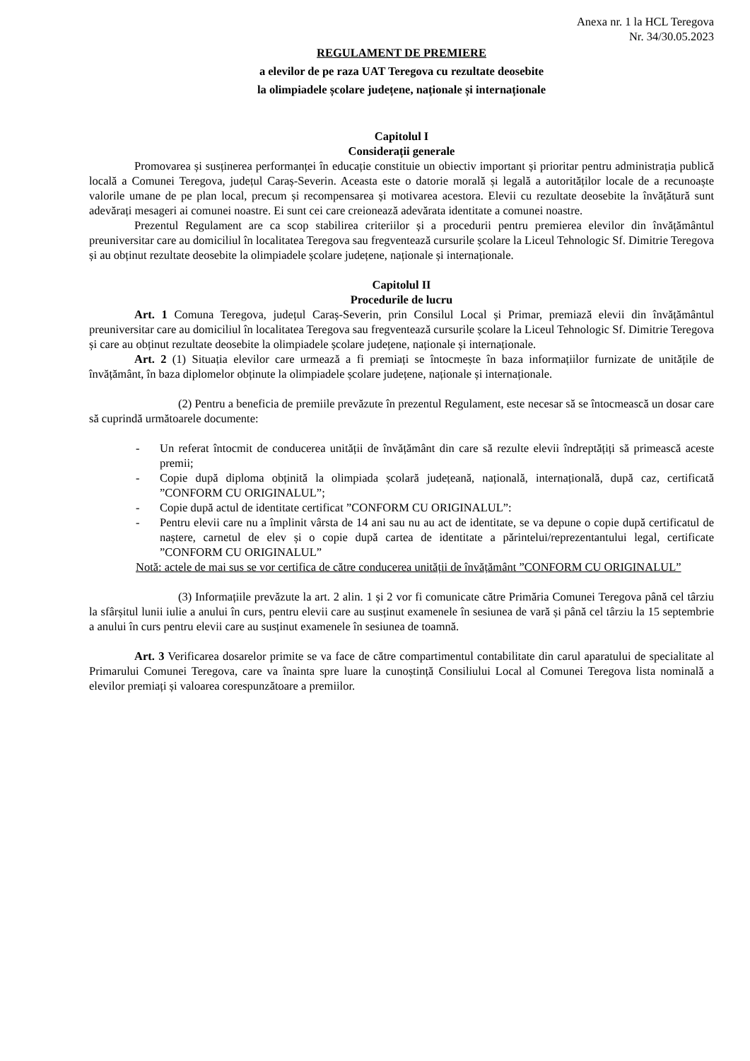Anexa nr. 1 la HCL Teregova
Nr. 34/30.05.2023
REGULAMENT DE PREMIERE
a elevilor de pe raza UAT Teregova cu rezultate deosebite
la olimpiadele școlare județene, naționale și internaționale
Capitolul I
Considerații generale
Promovarea și susținerea performanței în educație constituie un obiectiv important și prioritar pentru administrația publică locală a Comunei Teregova, județul Caraș-Severin. Aceasta este o datorie morală și legală a autorităților locale de a recunoaște valorile umane de pe plan local, precum și recompensarea și motivarea acestora. Elevii cu rezultate deosebite la învățătură sunt adevărați mesageri ai comunei noastre. Ei sunt cei care creionează adevărata identitate a comunei noastre.
Prezentul Regulament are ca scop stabilirea criteriilor și a procedurii pentru premierea elevilor din învățământul preuniversitar care au domiciliul în localitatea Teregova sau fregventează cursurile școlare la Liceul Tehnologic Sf. Dimitrie Teregova și au obținut rezultate deosebite la olimpiadele școlare județene, naționale și internaționale.
Capitolul II
Procedurile de lucru
Art. 1 Comuna Teregova, județul Caraș-Severin, prin Consilul Local și Primar, premiază elevii din învățământul preuniversitar care au domiciliul în localitatea Teregova sau fregventează cursurile școlare la Liceul Tehnologic Sf. Dimitrie Teregova și care au obținut rezultate deosebite la olimpiadele școlare județene, naționale și internaționale.
Art. 2 (1) Situația elevilor care urmează a fi premiați se întocmește în baza informațiilor furnizate de unitățile de învățământ, în baza diplomelor obținute la olimpiadele școlare județene, naționale și internaționale.
(2) Pentru a beneficia de premiile prevăzute în prezentul Regulament, este necesar să se întocmească un dosar care să cuprindă următoarele documente:
- Un referat întocmit de conducerea unității de învățământ din care să rezulte elevii îndreptățiți să primească aceste premii;
- Copie după diploma obținită la olimpiada școlară județeană, națională, internațională, după caz, certificată ”CONFORM CU ORIGINALUL”;
- Copie după actul de identitate certificat ”CONFORM CU ORIGINALUL”:
- Pentru elevii care nu a împlinit vârsta de 14 ani sau nu au act de identitate, se va depune o copie după certificatul de naștere, carnetul de elev și o copie după cartea de identitate a părintelui/reprezentantului legal, certificate ”CONFORM CU ORIGINALUL”
Notă: actele de mai sus se vor certifica de către conducerea unității de învățământ ”CONFORM CU ORIGINALUL”
(3) Informațiile prevăzute la art. 2 alin. 1 și 2 vor fi comunicate către Primăria Comunei Teregova până cel târziu la sfârșitul lunii iulie a anului în curs, pentru elevii care au susținut examenele în sesiunea de vară și până cel târziu la 15 septembrie a anului în curs pentru elevii care au susținut examenele în sesiunea de toamnă.
Art. 3 Verificarea dosarelor primite se va face de către compartimentul contabilitate din carul aparatului de specialitate al Primarului Comunei Teregova, care va înainta spre luare la cunoștință Consiliului Local al Comunei Teregova lista nominală a elevilor premiați și valoarea corespunzătoare a premiilor.